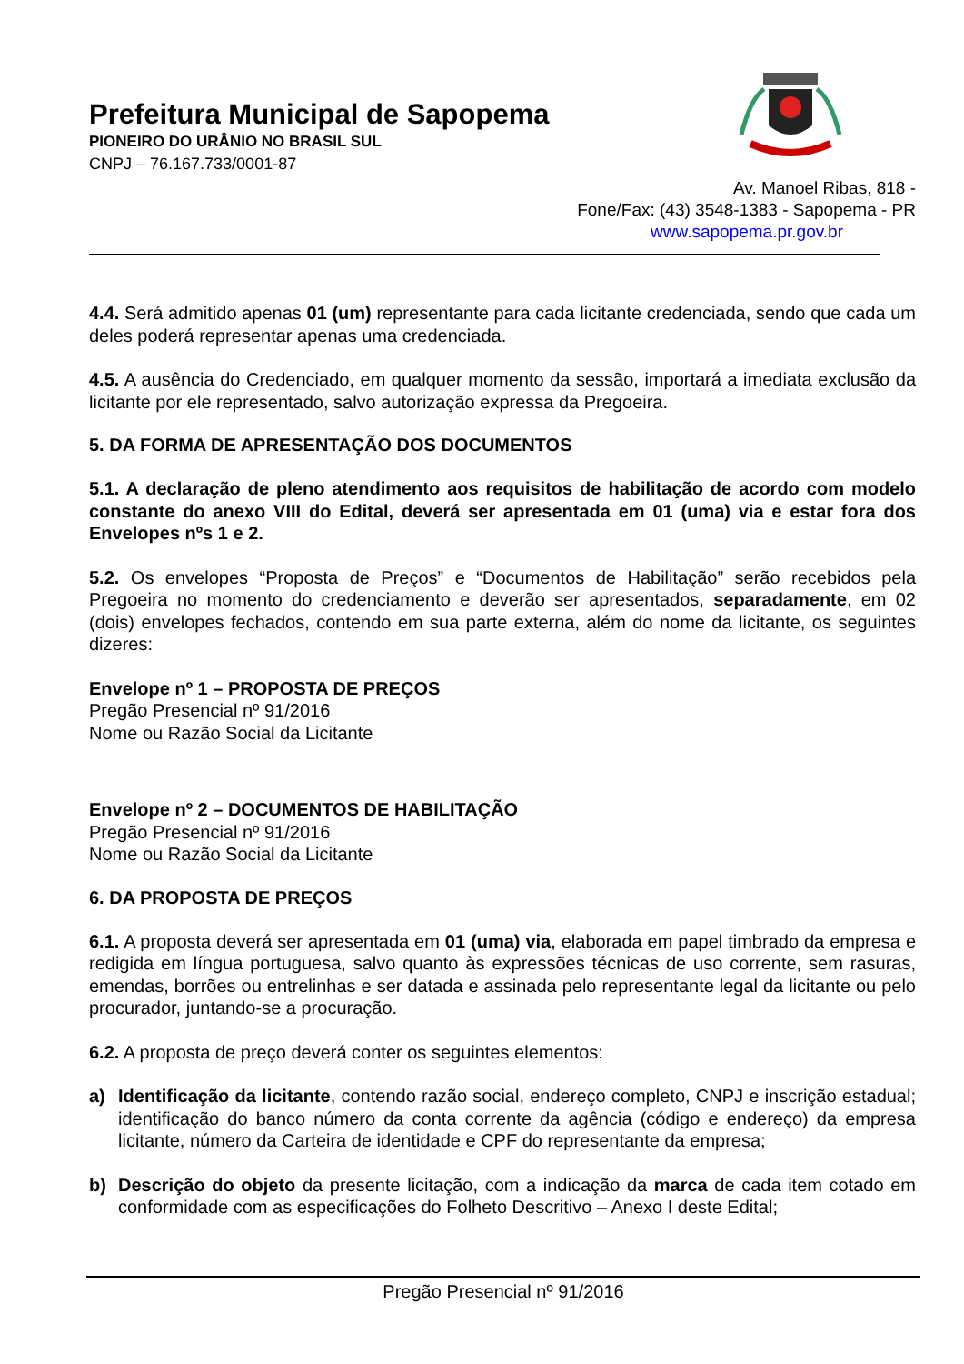Prefeitura Municipal de Sapopema
PIONEIRO DO URÂNIO NO BRASIL SUL
CNPJ – 76.167.733/0001-87
Av. Manoel Ribas, 818 -
Fone/Fax: (43) 3548-1383 - Sapopema - PR
www.sapopema.pr.gov.br
4.4. Será admitido apenas 01 (um) representante para cada licitante credenciada, sendo que cada um deles poderá representar apenas uma credenciada.
4.5. A ausência do Credenciado, em qualquer momento da sessão, importará a imediata exclusão da licitante por ele representado, salvo autorização expressa da Pregoeira.
5. DA FORMA DE APRESENTAÇÃO DOS DOCUMENTOS
5.1. A declaração de pleno atendimento aos requisitos de habilitação de acordo com modelo constante do anexo VIII do Edital, deverá ser apresentada em 01 (uma) via e estar fora dos Envelopes nºs 1 e 2.
5.2. Os envelopes “Proposta de Preços” e “Documentos de Habilitação” serão recebidos pela Pregoeira no momento do credenciamento e deverão ser apresentados, separadamente, em 02 (dois) envelopes fechados, contendo em sua parte externa, além do nome da licitante, os seguintes dizeres:
Envelope nº 1 – PROPOSTA DE PREÇOS
Pregão Presencial nº 91/2016
Nome ou Razão Social da Licitante
Envelope nº 2 – DOCUMENTOS DE HABILITAÇÃO
Pregão Presencial nº 91/2016
Nome ou Razão Social da Licitante
6. DA PROPOSTA DE PREÇOS
6.1. A proposta deverá ser apresentada em 01 (uma) via, elaborada em papel timbrado da empresa e redigida em língua portuguesa, salvo quanto às expressões técnicas de uso corrente, sem rasuras, emendas, borrões ou entrelinhas e ser datada e assinada pelo representante legal da licitante ou pelo procurador, juntando-se a procuração.
6.2. A proposta de preço deverá conter os seguintes elementos:
a) Identificação da licitante, contendo razão social, endereço completo, CNPJ e inscrição estadual; identificação do banco número da conta corrente da agência (código e endereço) da empresa licitante, número da Carteira de identidade e CPF do representante da empresa;
b) Descrição do objeto da presente licitação, com a indicação da marca de cada item cotado em conformidade com as especificações do Folheto Descritivo – Anexo I deste Edital;
Pregão Presencial nº 91/2016